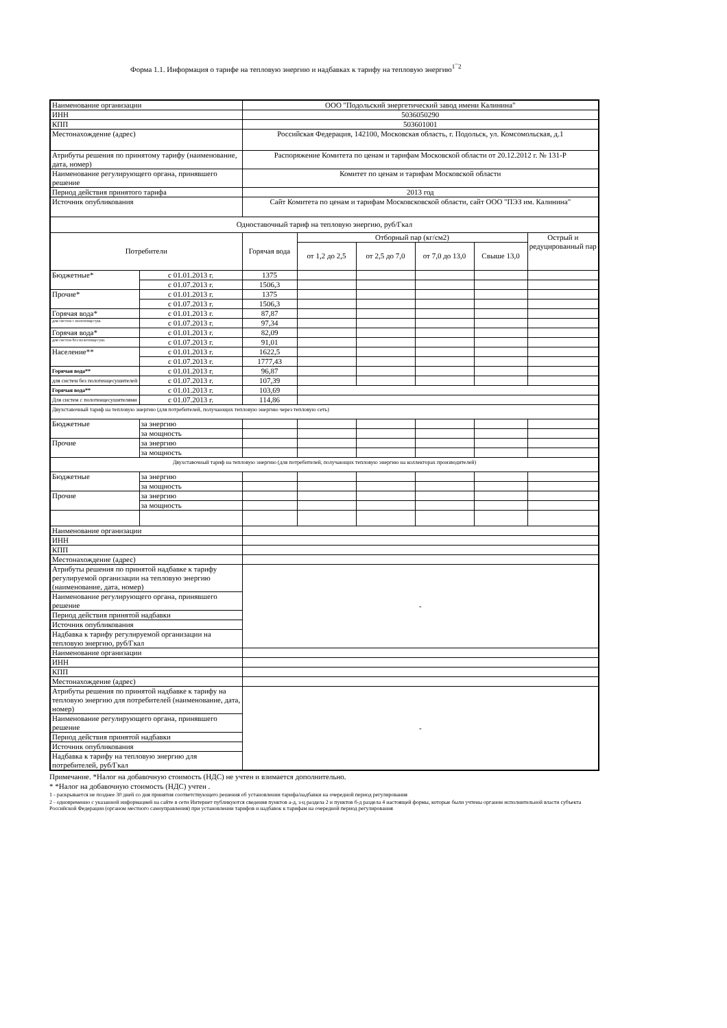Форма 1.1. Информация о тарифе на тепловую энергию и надбавках к тарифу на тепловую энергию<sup>1¯2</sup>
| Наименование организации | | ООО "Подольский энергетический завод имени Калинина" | | | | | |
| ИНН | | 5036050290 | | | | | |
| КПП | | 503601001 | | | | | |
| Местонахождение (адрес) | | Российская Федерация, 142100, Московская область, г. Подольск, ул. Комсомольская, д.1 | | | | | |
| Атрибуты решения по принятому тарифу (наименование, дата, номер) | | Распоряжение Комитета по ценам и тарифам Московской области от 20.12.2012 г. № 131-Р | | | | | |
| Наименование регулирующего органа, принявшего решение | | Комитет по ценам и тарифам Московской области | | | | | |
| Период действия принятого тарифа | | 2013 год | | | | | |
| Источник опубликования | | Сайт Комитета по ценам и тарифам Московсковской области, сайт ООО "ПЭЗ им. Калинина" | | | | | |
| Одноставочный тариф на тепловую энергию, руб/Гкал | | | | | | | |
| Потребители | | Горячая вода | Отборный пар (кг/см2) | | | | Острый и редуцированный пар |
| | | | от 1,2 до 2,5 | от 2,5 до 7,0 | от 7,0 до 13,0 | Свыше 13,0 | |
| Бюджетные* | с 01.01.2013 г. | 1375 | | | | | |
| | с 01.07.2013 г. | 1506,3 | | | | | |
| Прочие* | с 01.01.2013 г. | 1375 | | | | | |
| | с 01.07.2013 г. | 1506,3 | | | | | |
| Горячая вода* | с 01.01.2013 г. | 87,87 | | | | | |
| для систем с полотенцесуш. | с 01.07.2013 г. | 97,34 | | | | | |
| Горячая вода* | с 01.01.2013 г. | 82,09 | | | | | |
| для систем без полотенцесуш. | с 01.07.2013 г. | 91,01 | | | | | |
| Население** | с 01.01.2013 г. | 1622,5 | | | | | |
| | с 01.07.2013 г. | 1777,43 | | | | | |
| Горячая вода** | с 01.01.2013 г. | 96,87 | | | | | |
| для систем без полотенцесушителей | с 01.07.2013 г. | 107,39 | | | | | |
| Горячая вода** | с 01.01.2013 г. | 103,69 | | | | | |
| Для систем с полотенцесушителями | с 01.07.2013 г. | 114,86 | | | | | |
| Двухставочный тариф на тепловую энергию (для потребителей, получающих тепловую энергию через тепловую сеть) | | | | | | | |
| Бюджетные | за энергию | | | | | | |
| | за мощность | | | | | | |
| Прочие | за энергию | | | | | | |
| | за мощность | | | | | | |
| Двухставочный тариф на тепловую энергию (для потребителей, получающих тепловую энергию на коллекторах производителей) | | | | | | | |
| Бюджетные | за энергию | | | | | | |
| | за мощность | | | | | | |
| Прочие | за энергию | | | | | | |
| | за мощность | | | | | | |
| Наименование организации | | | | | | | |
| ИНН | | | | | | | |
| КПП | | | | | | | |
| Местонахождение (адрес) | | | | | | | |
| Атрибуты решения по принятой надбавке к тарифу регулируемой организации на тепловую энергию (наименование, дата, номер) | | - | | | | | |
| Наименование регулирующего органа, принявшего решение | | | | | | | |
| Период действия принятой надбавки | | | | | | | |
| Источник опубликования | | | | | | | |
| Надбавка к тарифу регулируемой организации на тепловую энергию, руб/Гкал | | | | | | | |
| Наименование организации | | | | | | | |
| ИНН | | | | | | | |
| КПП | | | | | | | |
| Местонахождение (адрес) | | | | | | | |
| Атрибуты решения по принятой надбавке к тарифу на тепловую энергию для потребителей (наименование, дата, номер) | | - | | | | | |
| Наименование регулирующего органа, принявшего решение | | | | | | | |
| Период действия принятой надбавки | | | | | | | |
| Источник опубликования | | | | | | | |
| Надбавка к тарифу на тепловую энергию для потребителей, руб/Гкал | | | | | | | |
Примечание. *Налог на добавочную стоимость (НДС) не учтен и взимается дополнительно.
* *Налог на добавочную стоимость (НДС) учтен .
1 - раскрывается не позднее 30 дней со дня принятия соответствующего решения об установлении тарифа/надбавки на очередной период регулирования
2 - одновременно с указанной информацией на сайте в сети Интернет публикуются сведения пунктов а-д, з-ц раздела 2 и пунктов б-д раздела 4 настоящей формы, которые были учтены органом исполнительной власти субъекта Российской Федерации (органом местного самоуправления) при установлении тарифов и надбавок к тарифам на очередной период регулирования